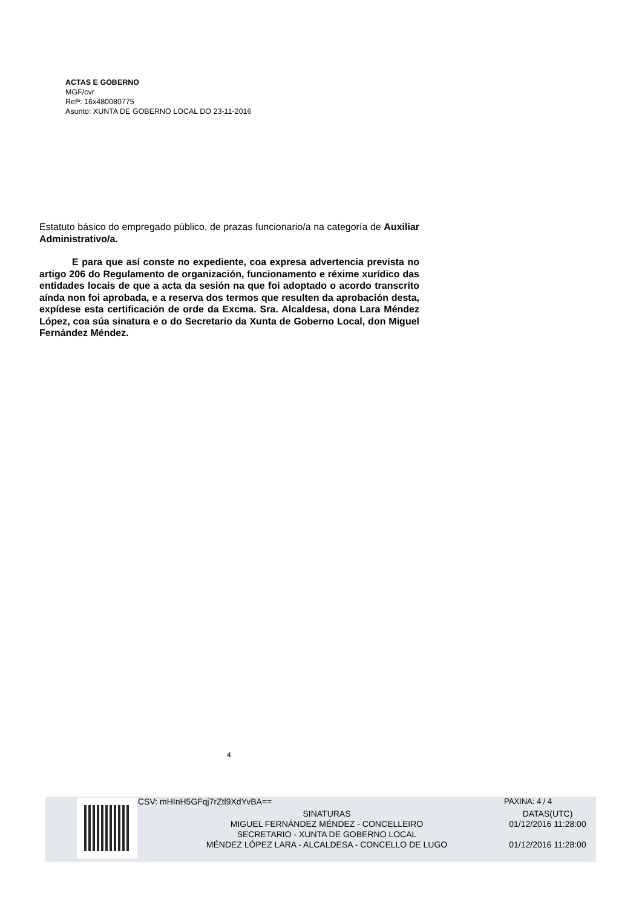ACTAS E GOBERNO
MGF/cvr
Refª: 16x480080775
Asunto: XUNTA DE GOBERNO LOCAL DO 23-11-2016
Estatuto básico do empregado público, de prazas funcionario/a na categoría de Auxiliar Administrativo/a.
E para que así conste no expediente, coa expresa advertencia prevista no artigo 206 do Regulamento de organización, funcionamento e réxime xurídico das entidades locais de que a acta da sesión na que foi adoptado o acordo transcrito aínda non foi aprobada, e a reserva dos termos que resulten da aprobación desta, expídese esta certificación de orde da Excma. Sra. Alcaldesa, dona Lara Méndez López, coa súa sinatura e o do Secretario da Xunta de Goberno Local, don Miguel Fernández Méndez.
4
CSV: mHInH5GFqj7rZtl9XdYvBA== PAXINA: 4 / 4
SINATURAS
MIGUEL FERNÁNDEZ MÉNDEZ - CONCELLEIRO
SECRETARIO - XUNTA DE GOBERNO LOCAL
MÉNDEZ LÓPEZ LARA - ALCALDESA - CONCELLO DE LUGO
DATAS(UTC)
01/12/2016 11:28:00
01/12/2016 11:28:00